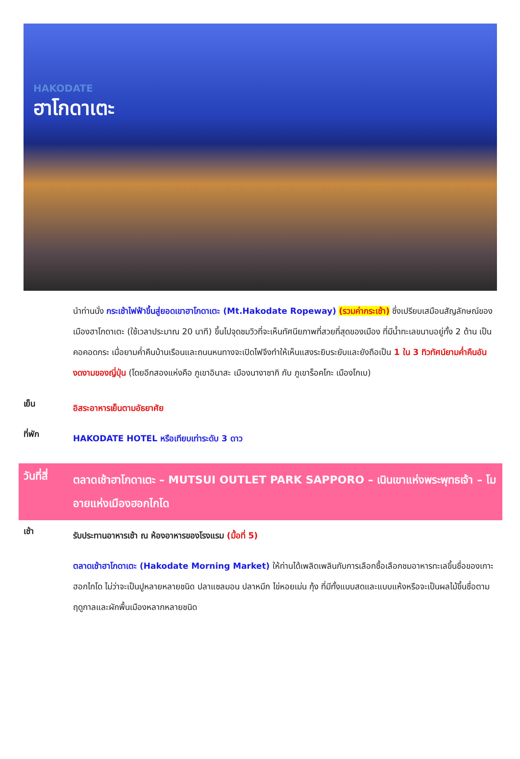HAKODATE
ฮาโกดาเตะ
นำท่านนั่ง กระเช้าไฟฟ้าขึ้นสู่ยอดเขาฮาโกดาเตะ (Mt.Hakodate Ropeway) (รวมค่ากระเช้า) ซึ่งเปรียบเสมือนสัญลักษณ์ของเมืองฮาโกดาเตะ (ใช้เวลาประมาณ 20 นาที) ขึ้นไปจุดชมวิวที่จะเห็นทัศนียภาพที่สวยที่สุดของเมือง ที่มีน้ำทะเลขนาบอยู่ทั้ง 2 ด้าน เป็นคอคอดกระ เมื่อยามค่ำคืนบ้านเรือนและถนนหนทางจะเปิดไฟจึงทำให้เห็นแสงระยิบระยับและยังถือเป็น 1 ใน 3 ทิวทัศน์ยามค่ำคืนอันงดงามของญี่ปุ่น (โดยอีกสองแห่งคือ ภูเขาอินาสะ เมืองนางาซากิ กับ ภูเขาร็อคโกะ เมืองโกเบ)
เย็น
อิสระอาหารเย็นตามอัธยาศัย
ที่พัก
HAKODATE HOTEL หรือเทียบเท่าระดับ 3 ดาว
วันที่สี่
ตลาดเช้าฮาโกดาเตะ – MUTSUI OUTLET PARK SAPPORO – เนินเขาแห่งพระพุทธเจ้า – โมอายแห่งเมืองฮอกไกโด
เช้า
รับประทานอาหารเช้า ณ ห้องอาหารของโรงแรม (มื้อที่ 5)
ตลาดเช้าฮาโกดาเตะ (Hakodate Morning Market) ให้ท่านได้เพลิดเพลินกับการเลือกซื้อเลือกชมอาหารทะเลขึ้นชื่อของเกาะฮอกไกโด ไม่ว่าจะเป็นปูหลายหลายชนิด ปลาแซลมอน ปลาหมึก ไข่หอยเม่น กุ้ง ที่มีทั้งแบบสดและแบบแห้งหรือจะเป็นผลไม้ขึ้นชื่อตามฤดูกาลและผักพื้นเมืองหลากหลายชนิด